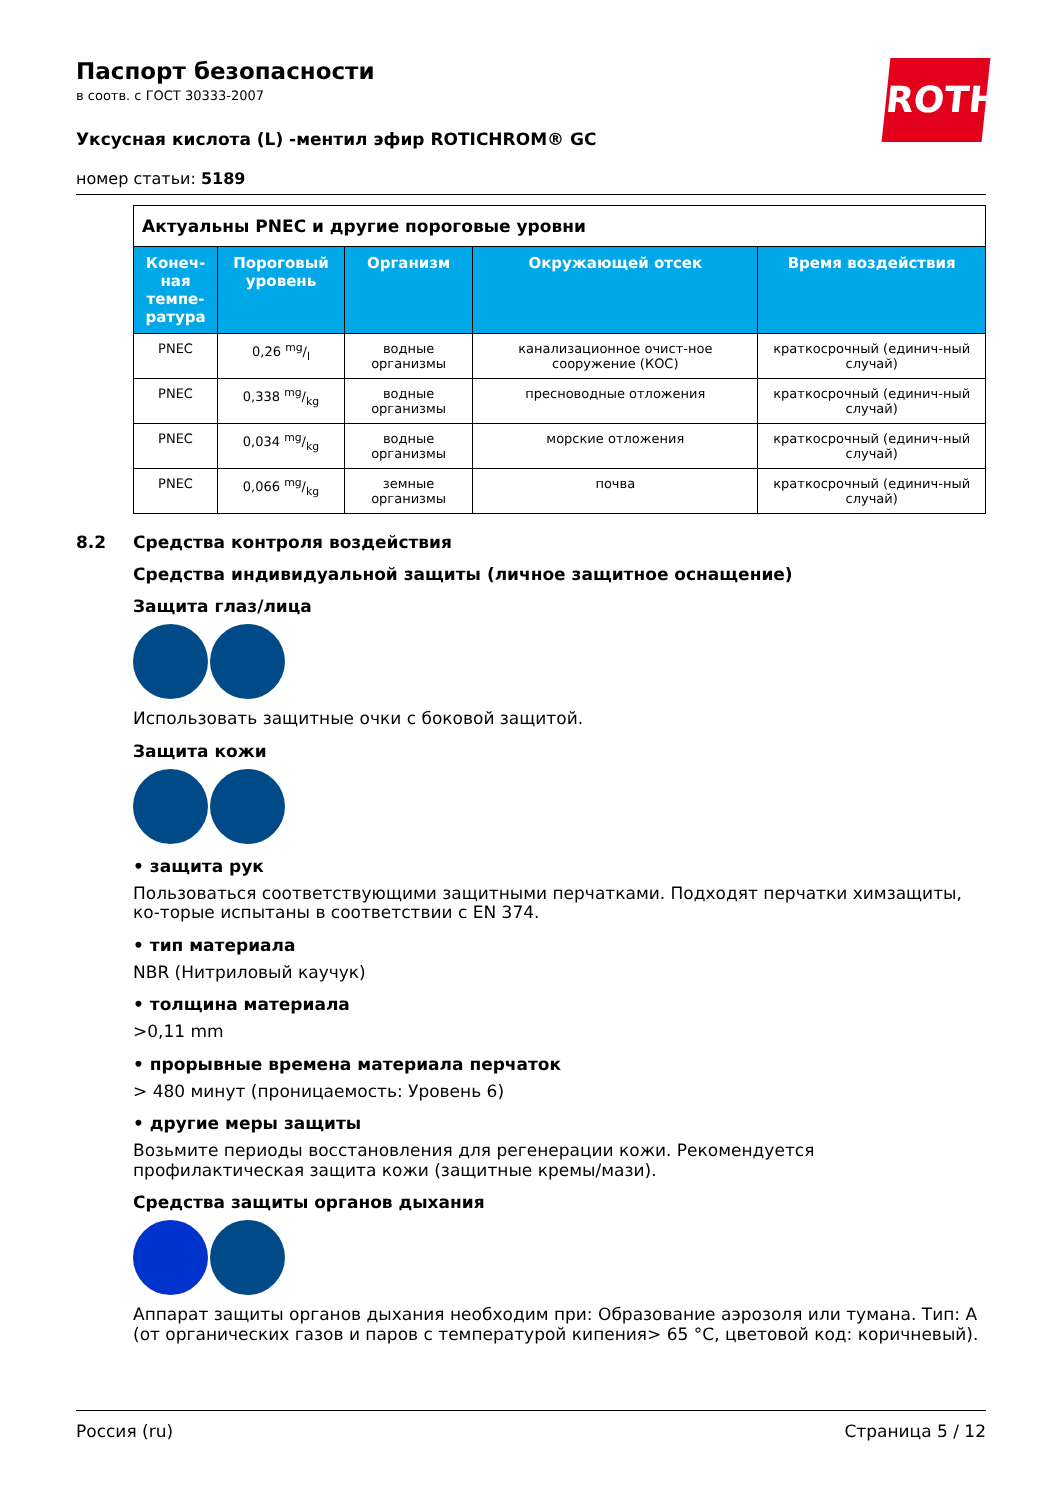Паспорт безопасности
в соотв. с ГОСТ 30333-2007
Уксусная кислота (L) -ментил эфир ROTICHROM® GC
номер статьи: 5189
ROTH
| Актуальны PNEC и другие пороговые уровни | | | | |
| Конеч-ная темпе-ратура | Пороговый уровень | Организм | Окружающей отсек | Время воздействия |
| PNEC | 0,26 mg/l | водные организмы | канализационное очист-ное сооружение (КОС) | краткосрочный (единич-ный случай) |
| PNEC | 0,338 mg/kg | водные организмы | пресноводные отложения | краткосрочный (единич-ный случай) |
| PNEC | 0,034 mg/kg | водные организмы | морские отложения | краткосрочный (единич-ный случай) |
| PNEC | 0,066 mg/kg | земные организмы | почва | краткосрочный (единич-ный случай) |
8.2 Средства контроля воздействия
Средства индивидуальной защиты (личное защитное оснащение)
Защита глаз/лица
Использовать защитные очки с боковой защитой.
Защита кожи
• защита рук
Пользоваться соответствующими защитными перчатками. Подходят перчатки химзащиты, ко-торые испытаны в соответствии с EN 374.
• тип материала
NBR (Нитриловый каучук)
• толщина материала
>0,11 mm
• прорывные времена материала перчаток
> 480 минут (проницаемость: Уровень 6)
• другие меры защиты
Возьмите периоды восстановления для регенерации кожи. Рекомендуется профилактическая защита кожи (защитные кремы/мази).
Средства защиты органов дыхания
Аппарат защиты органов дыхания необходим при: Образование аэрозоля или тумана. Тип: A (от органических газов и паров с температурой кипения> 65 °C, цветовой код: коричневый).
Россия (ru) Страница 5 / 12